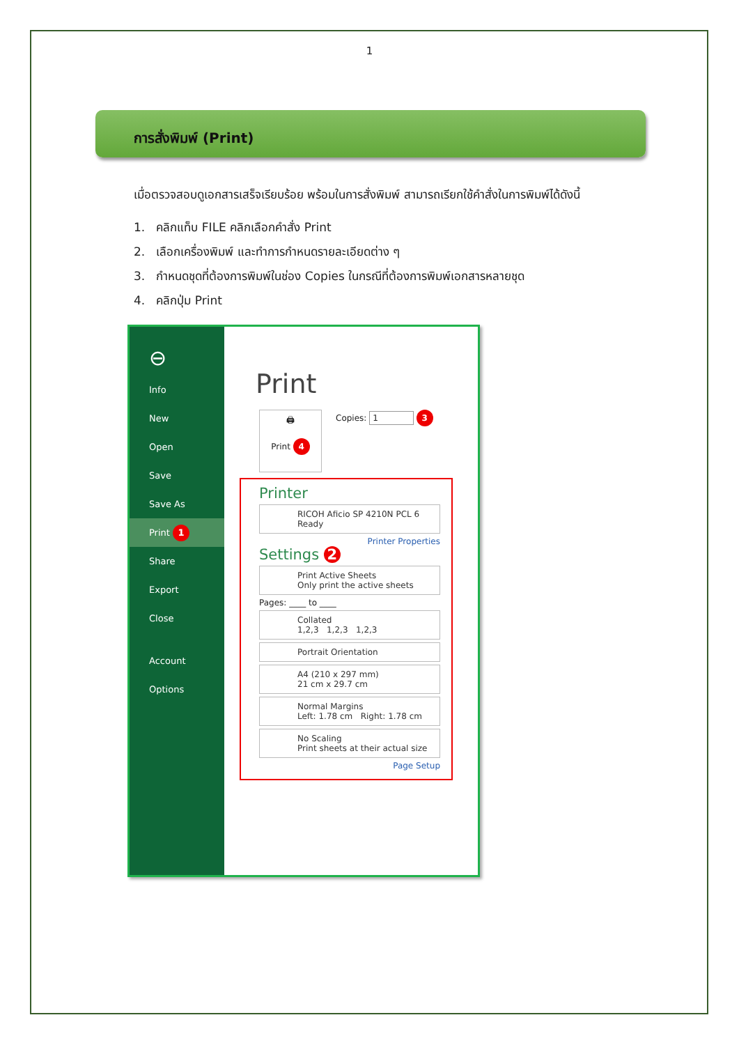1
การสั่งพิมพ์ (Print)
เมื่อตรวจสอบดูเอกสารเสร็จเรียบร้อย พร้อมในการสั่งพิมพ์ สามารถเรียกใช้คำสั่งในการพิมพ์ได้ดังนี้
1. คลิกแท็บ FILE คลิกเลือกคำสั่ง Print
2. เลือกเครื่องพิมพ์ และทำการกำหนดรายละเอียดต่าง ๆ
3. กำหนดชุดที่ต้องการพิมพ์ในช่อง Copies ในกรณีที่ต้องการพิมพ์เอกสารหลายชุด
4. คลิกปุ่ม Print
⊖
Info
New
Open
Save
Save As
Print 1
Share
Export
Close
Account
Options
Print
🖨
Print 4
Copies: 1 3
Printer
RICOH Aficio SP 4210N PCL 6
Ready
Printer Properties
Settings 2
Print Active Sheets
Only print the active sheets
Pages: ____ to ____
Collated
1,2,3 1,2,3 1,2,3
Portrait Orientation
A4 (210 x 297 mm)
21 cm x 29.7 cm
Normal Margins
Left: 1.78 cm Right: 1.78 cm
No Scaling
Print sheets at their actual size
Page Setup